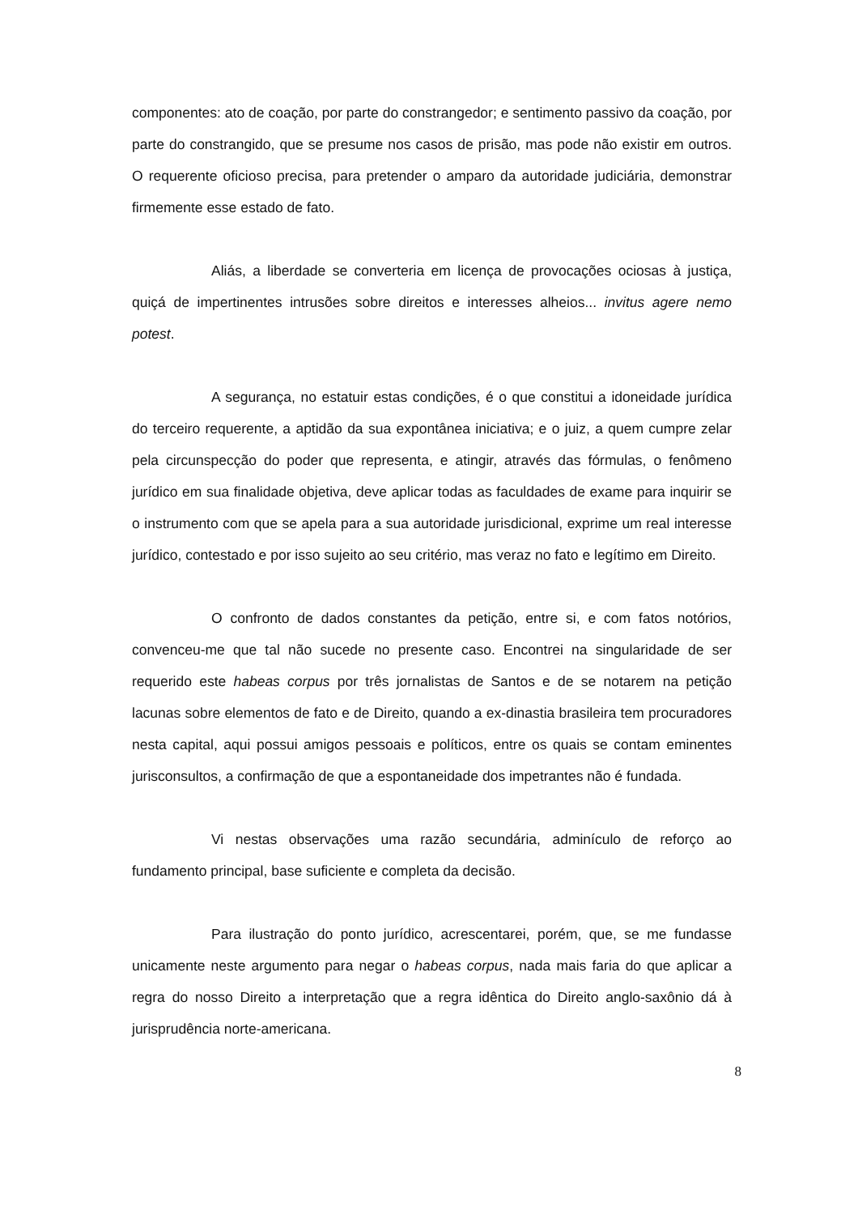componentes: ato de coação, por parte do constrangedor; e sentimento passivo da coação, por parte do constrangido, que se presume nos casos de prisão, mas pode não existir em outros. O requerente oficioso precisa, para pretender o amparo da autoridade judiciária, demonstrar firmemente esse estado de fato.
Aliás, a liberdade se converteria em licença de provocações ociosas à justiça, quiçá de impertinentes intrusões sobre direitos e interesses alheios... invitus agere nemo potest.
A segurança, no estatuir estas condições, é o que constitui a idoneidade jurídica do terceiro requerente, a aptidão da sua expontânea iniciativa; e o juiz, a quem cumpre zelar pela circunspecção do poder que representa, e atingir, através das fórmulas, o fenômeno jurídico em sua finalidade objetiva, deve aplicar todas as faculdades de exame para inquirir se o instrumento com que se apela para a sua autoridade jurisdicional, exprime um real interesse jurídico, contestado e por isso sujeito ao seu critério, mas veraz no fato e legítimo em Direito.
O confronto de dados constantes da petição, entre si, e com fatos notórios, convenceu-me que tal não sucede no presente caso. Encontrei na singularidade de ser requerido este habeas corpus por três jornalistas de Santos e de se notarem na petição lacunas sobre elementos de fato e de Direito, quando a ex-dinastia brasileira tem procuradores nesta capital, aqui possui amigos pessoais e políticos, entre os quais se contam eminentes jurisconsultos, a confirmação de que a espontaneidade dos impetrantes não é fundada.
Vi nestas observações uma razão secundária, adminículo de reforço ao fundamento principal, base suficiente e completa da decisão.
Para ilustração do ponto jurídico, acrescentarei, porém, que, se me fundasse unicamente neste argumento para negar o habeas corpus, nada mais faria do que aplicar a regra do nosso Direito a interpretação que a regra idêntica do Direito anglo-saxônio dá à jurisprudência norte-americana.
8